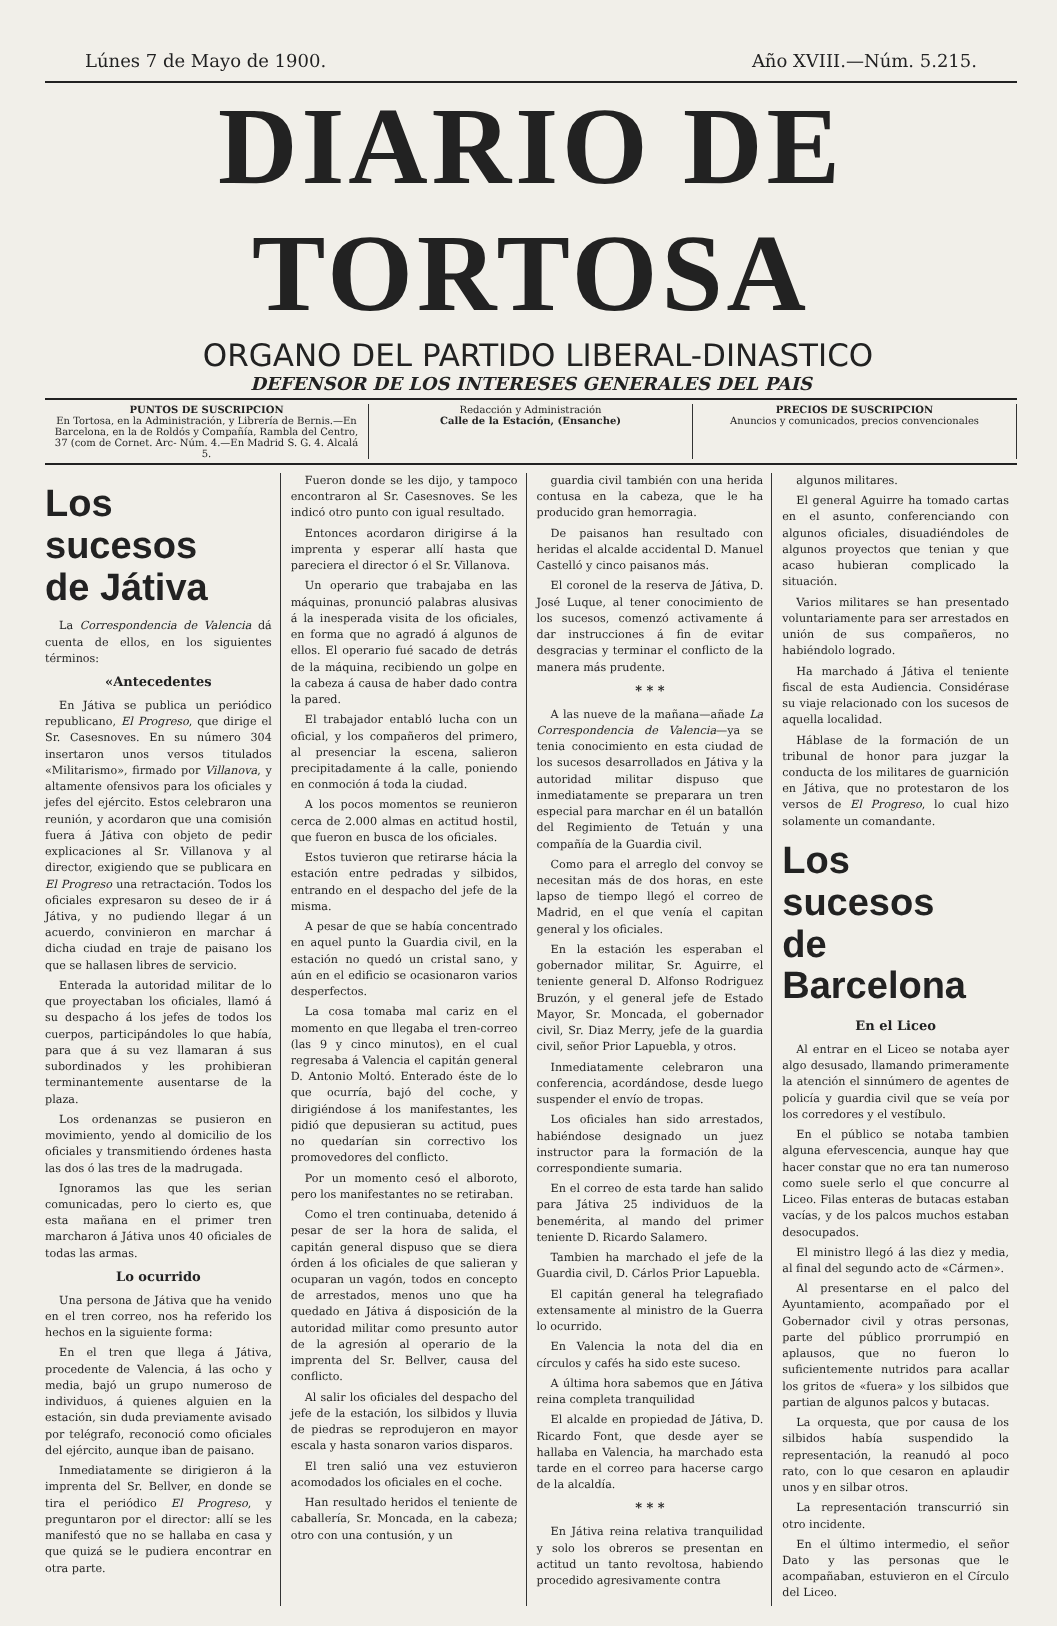Lúnes 7 de Mayo de 1900. Año XVIII.—Núm. 5.215.
DIARIO DE TORTOSA
ORGANO DEL PARTIDO LIBERAL-DINASTICO
DEFENSOR DE LOS INTERESES GENERALES DEL PAIS
PUNTOS DE SUSCRIPCION
En Tortosa, en la Administración, y Librería de Bernis.—En Barcelona, en la de Roldós y Compañía, Rambla del Centro, 37 (com de Cornet. Arc- Núm. 4.—En Madrid S. G. 4. Alcalá 5.
Redacción y Administración
Calle de la Estación, (Ensanche)
PRECIOS DE SUSCRIPCION
Anuncios y comunicados, precios convencionales
Los sucesos
de Játiva
La Correspondencia de Valencia dá cuenta de ellos, en los siguientes términos:
«Antecedentes
En Játiva se publica un periódico republicano, El Progreso, que dirige el Sr. Casesnoves. En su número 304 insertaron unos versos titulados «Militarismo», firmado por Villanova, y altamente ofensivos para los oficiales y jefes del ejército. Estos celebraron una reunión, y acordaron que una comisión fuera á Játiva con objeto de pedir explicaciones al Sr. Villanova y al director, exigiendo que se publicara en El Progreso una retractación. Todos los oficiales expresaron su deseo de ir á Játiva, y no pudiendo llegar á un acuerdo, convinieron en marchar á dicha ciudad en traje de paisano los que se hallasen libres de servicio.
Enterada la autoridad militar de lo que proyectaban los oficiales, llamó á su despacho á los jefes de todos los cuerpos, participándoles lo que había, para que á su vez llamaran á sus subordinados y les prohibieran terminantemente ausentarse de la plaza.
Los ordenanzas se pusieron en movimiento, yendo al domicilio de los oficiales y transmitiendo órdenes hasta las dos ó las tres de la madrugada.
Ignoramos las que les serian comunicadas, pero lo cierto es, que esta mañana en el primer tren marcharon á Játiva unos 40 oficiales de todas las armas.
Lo ocurrido
Una persona de Játiva que ha venido en el tren correo, nos ha referido los hechos en la siguiente forma:
En el tren que llega á Játiva, procedente de Valencia, á las ocho y media, bajó un grupo numeroso de individuos, á quienes alguien en la estación, sin duda previamente avisado por telégrafo, reconoció como oficiales del ejército, aunque iban de paisano.
Inmediatamente se dirigieron á la imprenta del Sr. Bellver, en donde se tira el periódico El Progreso, y preguntaron por el director: allí se les manifestó que no se hallaba en casa y que quizá se le pudiera encontrar en otra parte.
Fueron donde se les dijo, y tampoco encontraron al Sr. Casesnoves. Se les indicó otro punto con igual resultado.
Entonces acordaron dirigirse á la imprenta y esperar allí hasta que pareciera el director ó el Sr. Villanova.
Un operario que trabajaba en las máquinas, pronunció palabras alusivas á la inesperada visita de los oficiales, en forma que no agradó á algunos de ellos. El operario fué sacado de detrás de la máquina, recibiendo un golpe en la cabeza á causa de haber dado contra la pared.
El trabajador entabló lucha con un oficial, y los compañeros del primero, al presenciar la escena, salieron precipitadamente á la calle, poniendo en conmoción á toda la ciudad.
A los pocos momentos se reunieron cerca de 2.000 almas en actitud hostil, que fueron en busca de los oficiales.
Estos tuvieron que retirarse hácia la estación entre pedradas y silbidos, entrando en el despacho del jefe de la misma.
A pesar de que se había concentrado en aquel punto la Guardia civil, en la estación no quedó un cristal sano, y aún en el edificio se ocasionaron varios desperfectos.
La cosa tomaba mal cariz en el momento en que llegaba el tren-correo (las 9 y cinco minutos), en el cual regresaba á Valencia el capitán general D. Antonio Moltó. Enterado éste de lo que ocurría, bajó del coche, y dirigiéndose á los manifestantes, les pidió que depusieran su actitud, pues no quedarían sin correctivo los promovedores del conflicto.
Por un momento cesó el alboroto, pero los manifestantes no se retiraban.
Como el tren continuaba, detenido á pesar de ser la hora de salida, el capitán general dispuso que se diera órden á los oficiales de que salieran y ocuparan un vagón, todos en concepto de arrestados, menos uno que ha quedado en Játiva á disposición de la autoridad militar como presunto autor de la agresión al operario de la imprenta del Sr. Bellver, causa del conflicto.
Al salir los oficiales del despacho del jefe de la estación, los silbidos y lluvia de piedras se reprodujeron en mayor escala y hasta sonaron varios disparos.
El tren salió una vez estuvieron acomodados los oficiales en el coche.
Han resultado heridos el teniente de caballería, Sr. Moncada, en la cabeza; otro con una contusión, y un
guardia civil también con una herida contusa en la cabeza, que le ha producido gran hemorragia.
De paisanos han resultado con heridas el alcalde accidental D. Manuel Castelló y cinco paisanos más.
El coronel de la reserva de Játiva, D. José Luque, al tener conocimiento de los sucesos, comenzó activamente á dar instrucciones á fin de evitar desgracias y terminar el conflicto de la manera más prudente.
* * *
A las nueve de la mañana—añade La Correspondencia de Valencia—ya se tenia conocimiento en esta ciudad de los sucesos desarrollados en Játiva y la autoridad militar dispuso que inmediatamente se preparara un tren especial para marchar en él un batallón del Regimiento de Tetuán y una compañía de la Guardia civil.
Como para el arreglo del convoy se necesitan más de dos horas, en este lapso de tiempo llegó el correo de Madrid, en el que venía el capitan general y los oficiales.
En la estación les esperaban el gobernador militar, Sr. Aguirre, el teniente general D. Alfonso Rodriguez Bruzón, y el general jefe de Estado Mayor, Sr. Moncada, el gobernador civil, Sr. Diaz Merry, jefe de la guardia civil, señor Prior Lapuebla, y otros.
Inmediatamente celebraron una conferencia, acordándose, desde luego suspender el envío de tropas.
Los oficiales han sido arrestados, habiéndose designado un juez instructor para la formación de la correspondiente sumaria.
En el correo de esta tarde han salido para Játiva 25 individuos de la benemérita, al mando del primer teniente D. Ricardo Salamero.
Tambien ha marchado el jefe de la Guardia civil, D. Cárlos Prior Lapuebla.
El capitán general ha telegrafiado extensamente al ministro de la Guerra lo ocurrido.
En Valencia la nota del dia en círculos y cafés ha sido este suceso.
A última hora sabemos que en Játiva reina completa tranquilidad
El alcalde en propiedad de Játiva, D. Ricardo Font, que desde ayer se hallaba en Valencia, ha marchado esta tarde en el correo para hacerse cargo de la alcaldía.
* * *
En Játiva reina relativa tranquilidad y solo los obreros se presentan en actitud un tanto revoltosa, habiendo procedido agresivamente contra
algunos militares.
El general Aguirre ha tomado cartas en el asunto, conferenciando con algunos oficiales, disuadiéndoles de algunos proyectos que tenian y que acaso hubieran complicado la situación.
Varios militares se han presentado voluntariamente para ser arrestados en unión de sus compañeros, no habiéndolo logrado.
Ha marchado á Játiva el teniente fiscal de esta Audiencia. Considérase su viaje relacionado con los sucesos de aquella localidad.
Háblase de la formación de un tribunal de honor para juzgar la conducta de los militares de guarnición en Játiva, que no protestaron de los versos de El Progreso, lo cual hizo solamente un comandante.
Los sucesos
de Barcelona
En el Liceo
Al entrar en el Liceo se notaba ayer algo desusado, llamando primeramente la atención el sinnúmero de agentes de policía y guardia civil que se veía por los corredores y el vestíbulo.
En el público se notaba tambien alguna efervescencia, aunque hay que hacer constar que no era tan numeroso como suele serlo el que concurre al Liceo. Filas enteras de butacas estaban vacías, y de los palcos muchos estaban desocupados.
El ministro llegó á las diez y media, al final del segundo acto de «Cármen».
Al presentarse en el palco del Ayuntamiento, acompañado por el Gobernador civil y otras personas, parte del público prorrumpió en aplausos, que no fueron lo suficientemente nutridos para acallar los gritos de «fuera» y los silbidos que partian de algunos palcos y butacas.
La orquesta, que por causa de los silbidos había suspendido la representación, la reanudó al poco rato, con lo que cesaron en aplaudir unos y en silbar otros.
La representación transcurrió sin otro incidente.
En el último intermedio, el señor Dato y las personas que le acompañaban, estuvieron en el Círculo del Liceo.